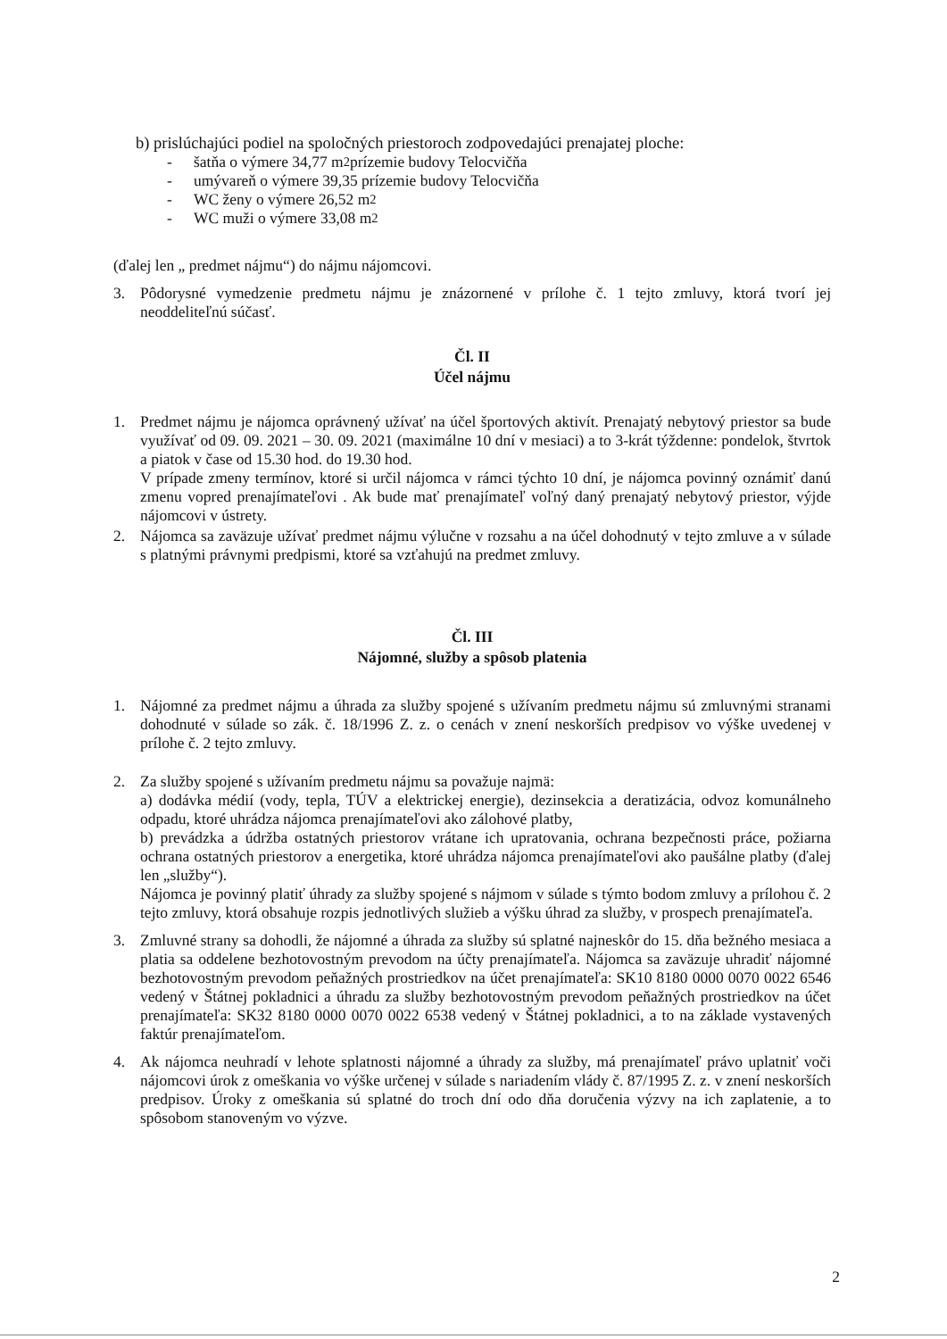b) prislúchajúci podiel na spoločných priestoroch zodpovedajúci prenajatej ploche:
- šatňa o výmere 34,77 m<sup>2</sup> prízemie budovy Telocvičňa
- umývareň o výmere 39,35 prízemie budovy Telocvičňa
- WC ženy o výmere 26,52 m<sup>2</sup>
- WC muži o výmere 33,08 m<sup>2</sup>
(ďalej len „ predmet nájmu“) do nájmu nájomcovi.
3. Pôdorysné vymedzenie predmetu nájmu je znázornené v prílohe č. 1 tejto zmluvy, ktorá tvorí jej neoddeliteľnú súčasť.
Čl. II
Účel nájmu
1. Predmet nájmu je nájomca oprávnený užívať na účel športových aktivít. Prenajatý nebytový priestor sa bude využívať od 09. 09. 2021 – 30. 09. 2021 (maximálne 10 dní v mesiaci) a to 3-krát týždenne: pondelok, štvrtok a piatok v čase od 15.30 hod. do 19.30 hod.
V prípade zmeny termínov, ktoré si určil nájomca v rámci týchto 10 dní, je nájomca povinný oznámiť danú zmenu vopred prenajímateľovi . Ak bude mať prenajímateľ voľný daný prenajatý nebytový priestor, výjde nájomcovi v ústrety.
2. Nájomca sa zaväzuje užívať predmet nájmu výlučne v rozsahu a na účel dohodnutý v tejto zmluve a v súlade s platnými právnymi predpismi, ktoré sa vzťahujú na predmet zmluvy.
Čl. III
Nájomné, služby a spôsob platenia
1. Nájomné za predmet nájmu a úhrada za služby spojené s užívaním predmetu nájmu sú zmluvnými stranami dohodnuté v súlade so zák. č. 18/1996 Z. z. o cenách v znení neskorších predpisov vo výške uvedenej v prílohe č. 2 tejto zmluvy.
2. Za služby spojené s užívaním predmetu nájmu sa považuje najmä:
a) dodávka médií (vody, tepla, TÚV a elektrickej energie), dezinsekcia a deratizácia, odvoz komunálneho odpadu, ktoré uhrádza nájomca prenajímateľovi ako zálohové platby,
b) prevádzka a údržba ostatných priestorov vrátane ich upratovania, ochrana bezpečnosti práce, požiarna ochrana ostatných priestorov a energetika, ktoré uhrádza nájomca prenajímateľovi ako paušálne platby (ďalej len „služby“).
Nájomca je povinný platiť úhrady za služby spojené s nájmom v súlade s týmto bodom zmluvy a prílohou č. 2 tejto zmluvy, ktorá obsahuje rozpis jednotlivých služieb a výšku úhrad za služby, v prospech prenajímateľa.
3. Zmluvné strany sa dohodli, že nájomné a úhrada za služby sú splatné najneskôr do 15. dňa bežného mesiaca a platia sa oddelene bezhotovostným prevodom na účty prenajímateľa. Nájomca sa zaväzuje uhradiť nájomné bezhotovostným prevodom peňažných prostriedkov na účet prenajímateľa: SK10 8180 0000 0070 0022 6546 vedený v Štátnej pokladnici a úhradu za služby bezhotovostným prevodom peňažných prostriedkov na účet prenajímateľa: SK32 8180 0000 0070 0022 6538 vedený v Štátnej pokladnici, a to na základe vystavených faktúr prenajímateľom.
4. Ak nájomca neuhradí v lehote splatnosti nájomné a úhrady za služby, má prenajímateľ právo uplatniť voči nájomcovi úrok z omeškania vo výške určenej v súlade s nariadením vlády č. 87/1995 Z. z. v znení neskorších predpisov. Úroky z omeškania sú splatné do troch dní odo dňa doručenia výzvy na ich zaplatenie, a to spôsobom stanoveným vo výzve.
2